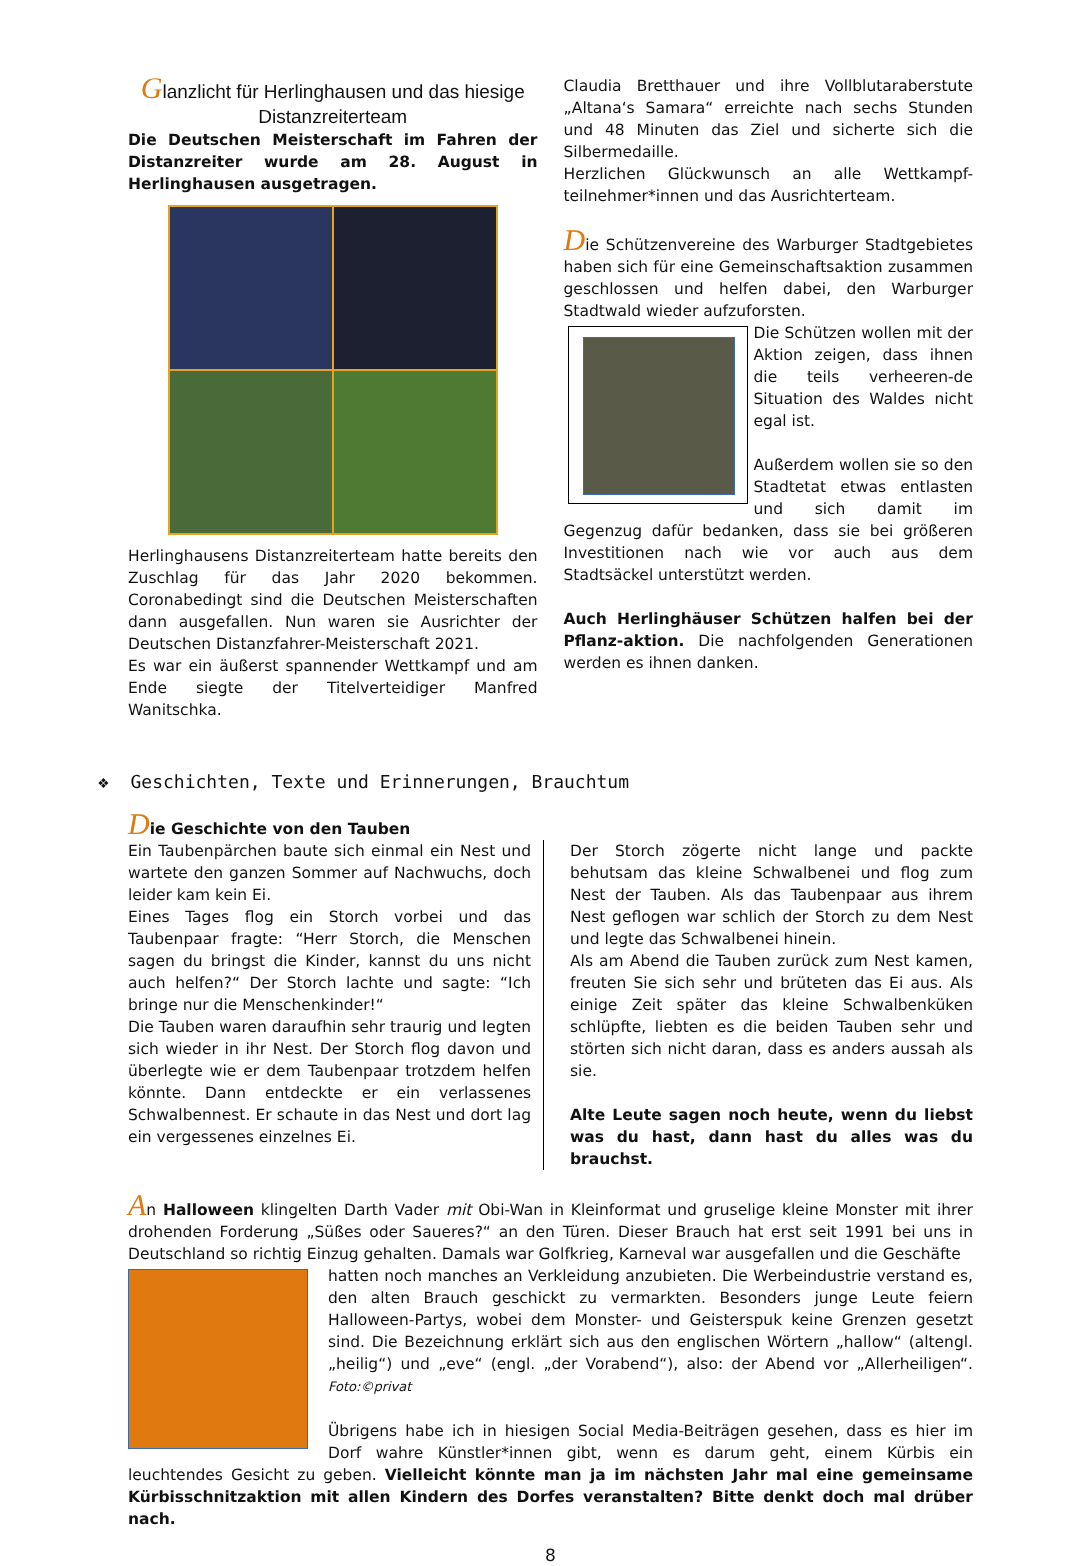Glanzlicht für Herlinghausen und das hiesige Distanzreiterteam
Die Deutschen Meisterschaft im Fahren der Distanzreiter wurde am 28. August in Herlinghausen ausgetragen.
Herlinghausens Distanzreiterteam hatte bereits den Zuschlag für das Jahr 2020 bekommen. Coronabedingt sind die Deutschen Meisterschaften dann ausgefallen. Nun waren sie Ausrichter der Deutschen Distanzfahrer-Meisterschaft 2021.
Es war ein äußerst spannender Wettkampf und am Ende siegte der Titelverteidiger Manfred Wanitschka.
Claudia Bretthauer und ihre Vollblutaraberstute „Altana‘s Samara“ erreichte nach sechs Stunden und 48 Minuten das Ziel und sicherte sich die Silbermedaille.
Herzlichen Glückwunsch an alle Wettkampf-teilnehmer*innen und das Ausrichterteam.
Die Schützenvereine des Warburger Stadtgebietes haben sich für eine Gemeinschaftsaktion zusammen geschlossen und helfen dabei, den Warburger Stadtwald wieder aufzuforsten.
Die Schützen wollen mit der Aktion zeigen, dass ihnen die teils verheeren-de Situation des Waldes nicht egal ist.
Außerdem wollen sie so den Stadtetat etwas entlasten und sich damit im Gegenzug dafür bedanken, dass sie bei größeren Investitionen nach wie vor auch aus dem Stadtsäckel unterstützt werden.
Auch Herlinghäuser Schützen halfen bei der Pflanz-aktion. Die nachfolgenden Generationen werden es ihnen danken.
❖ Geschichten, Texte und Erinnerungen, Brauchtum
Die Geschichte von den Tauben
Ein Taubenpärchen baute sich einmal ein Nest und wartete den ganzen Sommer auf Nachwuchs, doch leider kam kein Ei.
Eines Tages flog ein Storch vorbei und das Taubenpaar fragte: “Herr Storch, die Menschen sagen du bringst die Kinder, kannst du uns nicht auch helfen?“ Der Storch lachte und sagte: “Ich bringe nur die Menschenkinder!“
Die Tauben waren daraufhin sehr traurig und legten sich wieder in ihr Nest. Der Storch flog davon und überlegte wie er dem Taubenpaar trotzdem helfen könnte. Dann entdeckte er ein verlassenes Schwalbennest. Er schaute in das Nest und dort lag ein vergessenes einzelnes Ei.
Der Storch zögerte nicht lange und packte behutsam das kleine Schwalbenei und flog zum Nest der Tauben. Als das Taubenpaar aus ihrem Nest geflogen war schlich der Storch zu dem Nest und legte das Schwalbenei hinein.
Als am Abend die Tauben zurück zum Nest kamen, freuten Sie sich sehr und brüteten das Ei aus. Als einige Zeit später das kleine Schwalbenküken schlüpfte, liebten es die beiden Tauben sehr und störten sich nicht daran, dass es anders aussah als sie.
Alte Leute sagen noch heute, wenn du liebst was du hast, dann hast du alles was du brauchst.
An Halloween klingelten Darth Vader mit Obi-Wan in Kleinformat und gruselige kleine Monster mit ihrer drohenden Forderung „Süßes oder Saueres?“ an den Türen. Dieser Brauch hat erst seit 1991 bei uns in Deutschland so richtig Einzug gehalten. Damals war Golfkrieg, Karneval war ausgefallen und die Geschäfte
hatten noch manches an Verkleidung anzubieten. Die Werbeindustrie verstand es, den alten Brauch geschickt zu vermarkten. Besonders junge Leute feiern Halloween-Partys, wobei dem Monster- und Geisterspuk keine Grenzen gesetzt sind. Die Bezeichnung erklärt sich aus den englischen Wörtern „hallow“ (altengl. „heilig“) und „eve“ (engl. „der Vorabend“), also: der Abend vor „Allerheiligen“. Foto:©privat
Übrigens habe ich in hiesigen Social Media-Beiträgen gesehen, dass es hier im Dorf wahre Künstler*innen gibt, wenn es darum geht, einem Kürbis ein leuchtendes Gesicht zu geben. Vielleicht könnte man ja im nächsten Jahr mal eine gemeinsame Kürbisschnitzaktion mit allen Kindern des Dorfes veranstalten? Bitte denkt doch mal drüber nach.
8